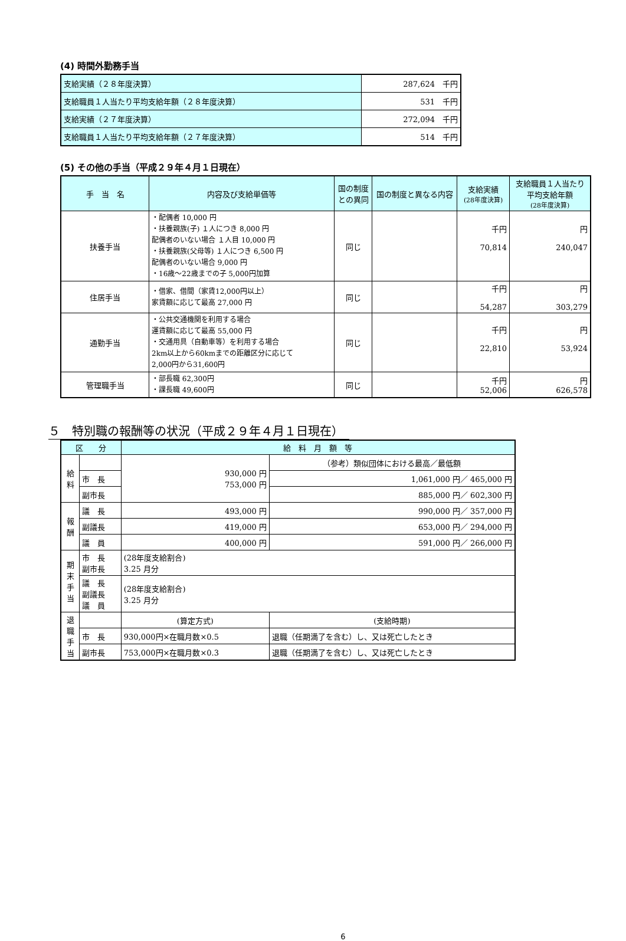(4) 時間外勤務手当
| 支給実績（２８年度決算） | 287,624 千円 |
| 支給職員１人当たり平均支給年額（２８年度決算） | 531 千円 |
| 支給実績（２７年度決算） | 272,094 千円 |
| 支給職員１人当たり平均支給年額（２７年度決算） | 514 千円 |
(5) その他の手当（平成２９年４月１日現在）
| 手 当 名 | 内容及び支給単価等 | 国の制度との異同 | 国の制度と異なる内容 | 支給実績 (28年度決算) | 支給職員１人当たり平均支給年額 (28年度決算) |
| --- | --- | --- | --- | --- | --- |
| 扶養手当 | ・配偶者 10,000 円 ・扶養親族(子) １人につき 8,000 円 配偶者のいない場合 １人目 10,000 円 ・扶養親族(父母等) １人につき 6,500 円 配偶者のいない場合 9,000 円 ・16歳～22歳までの子 5,000円加算 | 同じ | | 千円 70,814 | 円 240,047 |
| 住居手当 | ・借家、借間（家賃12,000円以上） 家賃額に応じて最高 27,000 円 | 同じ | | 千円 54,287 | 円 303,279 |
| 通勤手当 | ・公共交通機関を利用する場合 運賃額に応じて最高 55,000 円 ・交通用具（自動車等）を利用する場合 2km以上から60kmまでの距離区分に応じて 2,000円から31,600円 | 同じ | | 千円 22,810 | 円 53,924 |
| 管理職手当 | ・部長職 62,300円 ・課長職 49,600円 | 同じ | | 千円 52,006 | 円 626,578 |
５　特別職の報酬等の状況（平成２９年４月１日現在）
| 区 分 | | 給 料 月 額 等 | |
| --- | --- | --- | --- |
| 給料 | | 930,000 円 753,000 円 | （参考）類似団体における最高／最低額 |
| | 市 長 | | 1,061,000 円／ 465,000 円 |
| | 副市長 | | 885,000 円／ 602,300 円 |
| 報酬 | 議 長 | 493,000 円 | 990,000 円／ 357,000 円 |
| | 副議長 | 419,000 円 | 653,000 円／ 294,000 円 |
| | 議 員 | 400,000 円 | 591,000 円／ 266,000 円 |
| 期末手当 | 市 長 副市長 | (28年度支給割合) 3.25 月分 | |
| | 議 長 副議長 議 員 | (28年度支給割合) 3.25 月分 | |
| 退職手当 | | (算定方式) | (支給時期) |
| | 市 長 | 930,000円×在職月数×0.5 | 退職（任期満了を含む）し、又は死亡したとき |
| | 副市長 | 753,000円×在職月数×0.3 | 退職（任期満了を含む）し、又は死亡したとき |
6